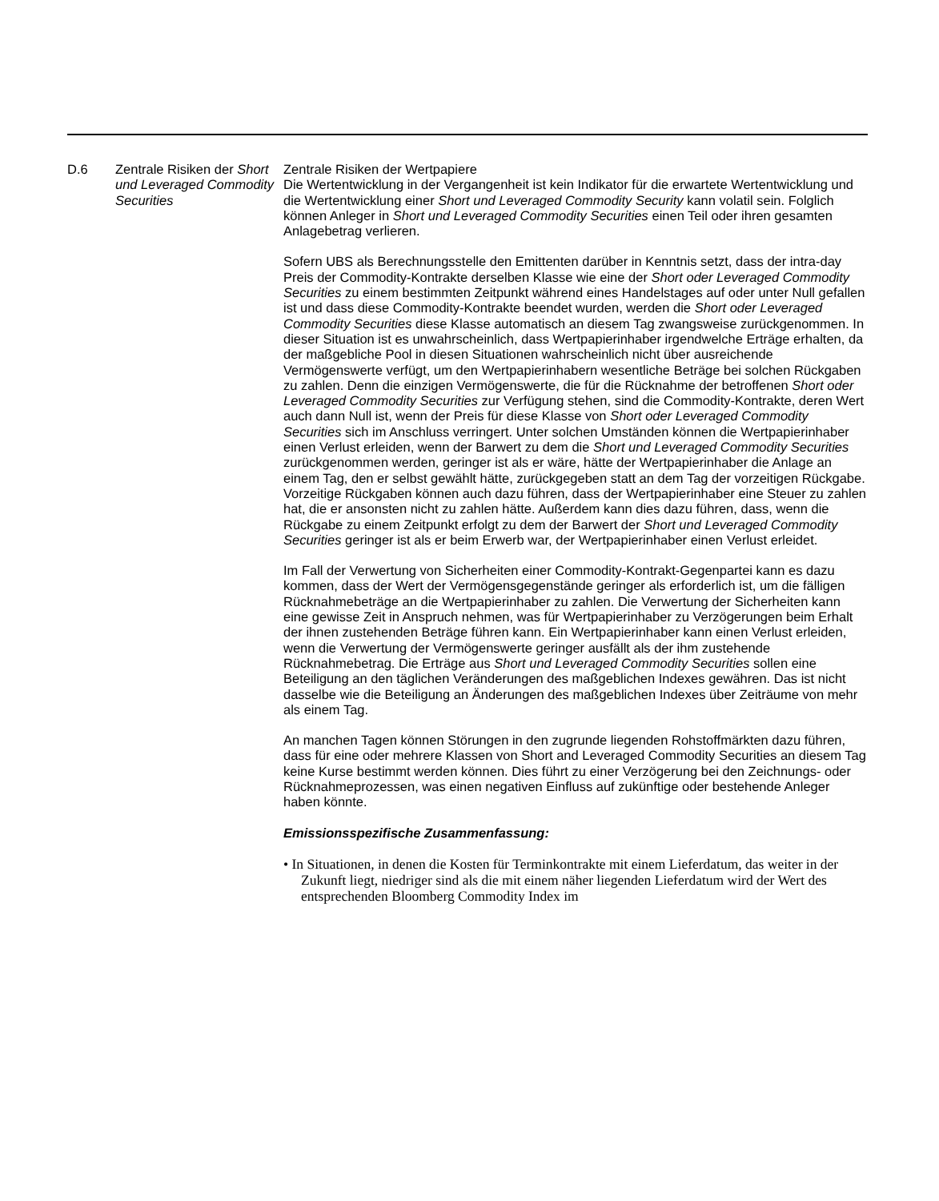| D.6 | Zentrale Risiken der Short und Leveraged Commodity Securities | Zentrale Risiken der Wertpapiere Die Wertentwicklung in der Vergangenheit ist kein Indikator für die erwartete Wertentwicklung und die Wertentwicklung einer Short und Leveraged Commodity Security kann volatil sein. Folglich können Anleger in Short und Leveraged Commodity Securities einen Teil oder ihren gesamten Anlagebetrag verlieren. Sofern UBS als Berechnungsstelle den Emittenten darüber in Kenntnis setzt, dass der intra-day Preis der Commodity-Kontrakte derselben Klasse wie eine der Short oder Leveraged Commodity Securities zu einem bestimmten Zeitpunkt während eines Handelstages auf oder unter Null gefallen ist und dass diese Commodity-Kontrakte beendet wurden, werden die Short oder Leveraged Commodity Securities diese Klasse automatisch an diesem Tag zwangsweise zurückgenommen. In dieser Situation ist es unwahrscheinlich, dass Wertpapierinhaber irgendwelche Erträge erhalten, da der maßgebliche Pool in diesen Situationen wahrscheinlich nicht über ausreichende Vermögenswerte verfügt, um den Wertpapierinhabern wesentliche Beträge bei solchen Rückgaben zu zahlen. Denn die einzigen Vermögenswerte, die für die Rücknahme der betroffenen Short oder Leveraged Commodity Securities zur Verfügung stehen, sind die Commodity-Kontrakte, deren Wert auch dann Null ist, wenn der Preis für diese Klasse von Short oder Leveraged Commodity Securities sich im Anschluss verringert. Unter solchen Umständen können die Wertpapierinhaber einen Verlust erleiden, wenn der Barwert zu dem die Short und Leveraged Commodity Securities zurückgenommen werden, geringer ist als er wäre, hätte der Wertpapierinhaber die Anlage an einem Tag, den er selbst gewählt hätte, zurückgegeben statt an dem Tag der vorzeitigen Rückgabe. Vorzeitige Rückgaben können auch dazu führen, dass der Wertpapierinhaber eine Steuer zu zahlen hat, die er ansonsten nicht zu zahlen hätte. Außerdem kann dies dazu führen, dass, wenn die Rückgabe zu einem Zeitpunkt erfolgt zu dem der Barwert der Short und Leveraged Commodity Securities geringer ist als er beim Erwerb war, der Wertpapierinhaber einen Verlust erleidet. Im Fall der Verwertung von Sicherheiten einer Commodity-Kontrakt-Gegenpartei kann es dazu kommen, dass der Wert der Vermögensgegenstände geringer als erforderlich ist, um die fälligen Rücknahmebeträge an die Wertpapierinhaber zu zahlen. Die Verwertung der Sicherheiten kann eine gewisse Zeit in Anspruch nehmen, was für Wertpapierinhaber zu Verzögerungen beim Erhalt der ihnen zustehenden Beträge führen kann. Ein Wertpapierinhaber kann einen Verlust erleiden, wenn die Verwertung der Vermögenswerte geringer ausfällt als der ihm zustehende Rücknahmebetrag. Die Erträge aus Short und Leveraged Commodity Securities sollen eine Beteiligung an den täglichen Veränderungen des maßgeblichen Indexes gewähren. Das ist nicht dasselbe wie die Beteiligung an Änderungen des maßgeblichen Indexes über Zeiträume von mehr als einem Tag. An manchen Tagen können Störungen in den zugrunde liegenden Rohstoffmärkten dazu führen, dass für eine oder mehrere Klassen von Short and Leveraged Commodity Securities an diesem Tag keine Kurse bestimmt werden können. Dies führt zu einer Verzögerung bei den Zeichnungs- oder Rücknahmeprozessen, was einen negativen Einfluss auf zukünftige oder bestehende Anleger haben könnte. Emissionsspezifische Zusammenfassung: • In Situationen, in denen die Kosten für Terminkontrakte mit einem Lieferdatum, das weiter in der Zukunft liegt, niedriger sind als die mit einem näher liegenden Lieferdatum wird der Wert des entsprechenden Bloomberg Commodity Index im |